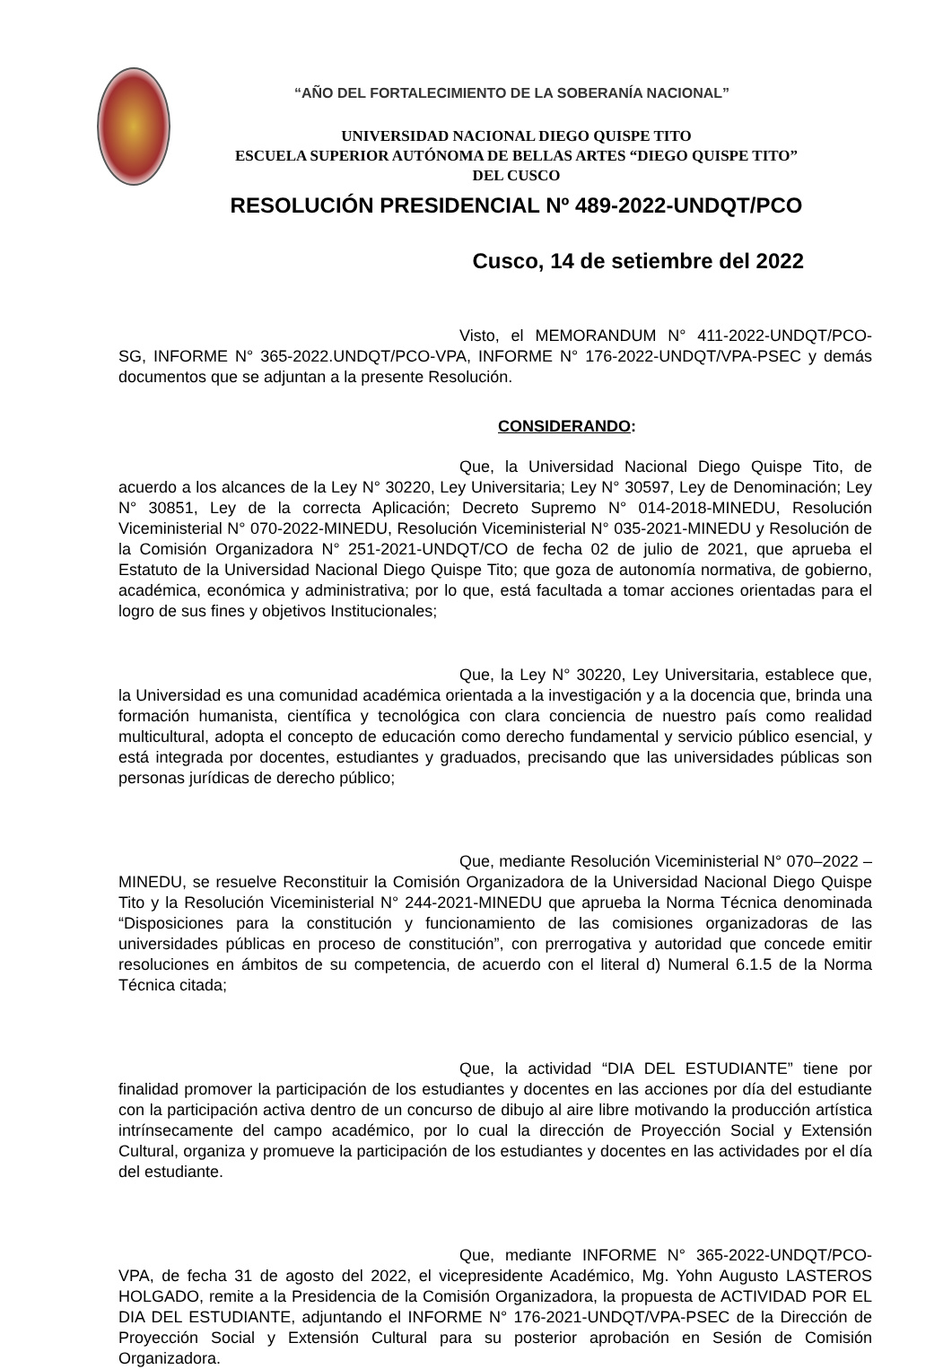“AÑO DEL FORTALECIMIENTO DE LA SOBERANÍA NACIONAL”
UNIVERSIDAD NACIONAL DIEGO QUISPE TITO
ESCUELA SUPERIOR AUTÓNOMA DE BELLAS ARTES “DIEGO QUISPE TITO”
DEL CUSCO
RESOLUCIÓN PRESIDENCIAL Nº 489-2022-UNDQT/PCO
Cusco, 14 de setiembre del 2022
Visto, el MEMORANDUM N° 411-2022-UNDQT/PCO- SG, INFORME N° 365-2022.UNDQT/PCO-VPA, INFORME N° 176-2022-UNDQT/VPA-PSEC y demás documentos que se adjuntan a la presente Resolución.
CONSIDERANDO:
Que, la Universidad Nacional Diego Quispe Tito, de acuerdo a los alcances de la Ley N° 30220, Ley Universitaria; Ley N° 30597, Ley de Denominación; Ley N° 30851, Ley de la correcta Aplicación; Decreto Supremo N° 014-2018-MINEDU, Resolución Viceministerial N° 070-2022-MINEDU, Resolución Viceministerial N° 035-2021-MINEDU y Resolución de la Comisión Organizadora N° 251-2021-UNDQT/CO de fecha 02 de julio de 2021, que aprueba el Estatuto de la Universidad Nacional Diego Quispe Tito; que goza de autonomía normativa, de gobierno, académica, económica y administrativa; por lo que, está facultada a tomar acciones orientadas para el logro de sus fines y objetivos Institucionales;
Que, la Ley N° 30220, Ley Universitaria, establece que, la Universidad es una comunidad académica orientada a la investigación y a la docencia que, brinda una formación humanista, científica y tecnológica con clara conciencia de nuestro país como realidad multicultural, adopta el concepto de educación como derecho fundamental y servicio público esencial, y está integrada por docentes, estudiantes y graduados, precisando que las universidades públicas son personas jurídicas de derecho público;
Que, mediante Resolución Viceministerial N° 070–2022 – MINEDU, se resuelve Reconstituir la Comisión Organizadora de la Universidad Nacional Diego Quispe Tito y la Resolución Viceministerial N° 244-2021-MINEDU que aprueba la Norma Técnica denominada “Disposiciones para la constitución y funcionamiento de las comisiones organizadoras de las universidades públicas en proceso de constitución”, con prerrogativa y autoridad que concede emitir resoluciones en ámbitos de su competencia, de acuerdo con el literal d) Numeral 6.1.5 de la Norma Técnica citada;
Que, la actividad “DIA DEL ESTUDIANTE” tiene por finalidad promover la participación de los estudiantes y docentes en las acciones por día del estudiante con la participación activa dentro de un concurso de dibujo al aire libre motivando la producción artística intrínsecamente del campo académico, por lo cual la dirección de Proyección Social y Extensión Cultural, organiza y promueve la participación de los estudiantes y docentes en las actividades por el día del estudiante.
Que, mediante INFORME N° 365-2022-UNDQT/PCO- VPA, de fecha 31 de agosto del 2022, el vicepresidente Académico, Mg. Yohn Augusto LASTEROS HOLGADO, remite a la Presidencia de la Comisión Organizadora, la propuesta de ACTIVIDAD POR EL DIA DEL ESTUDIANTE, adjuntando el INFORME N° 176-2021-UNDQT/VPA-PSEC de la Dirección de Proyección Social y Extensión Cultural para su posterior aprobación en Sesión de Comisión Organizadora.